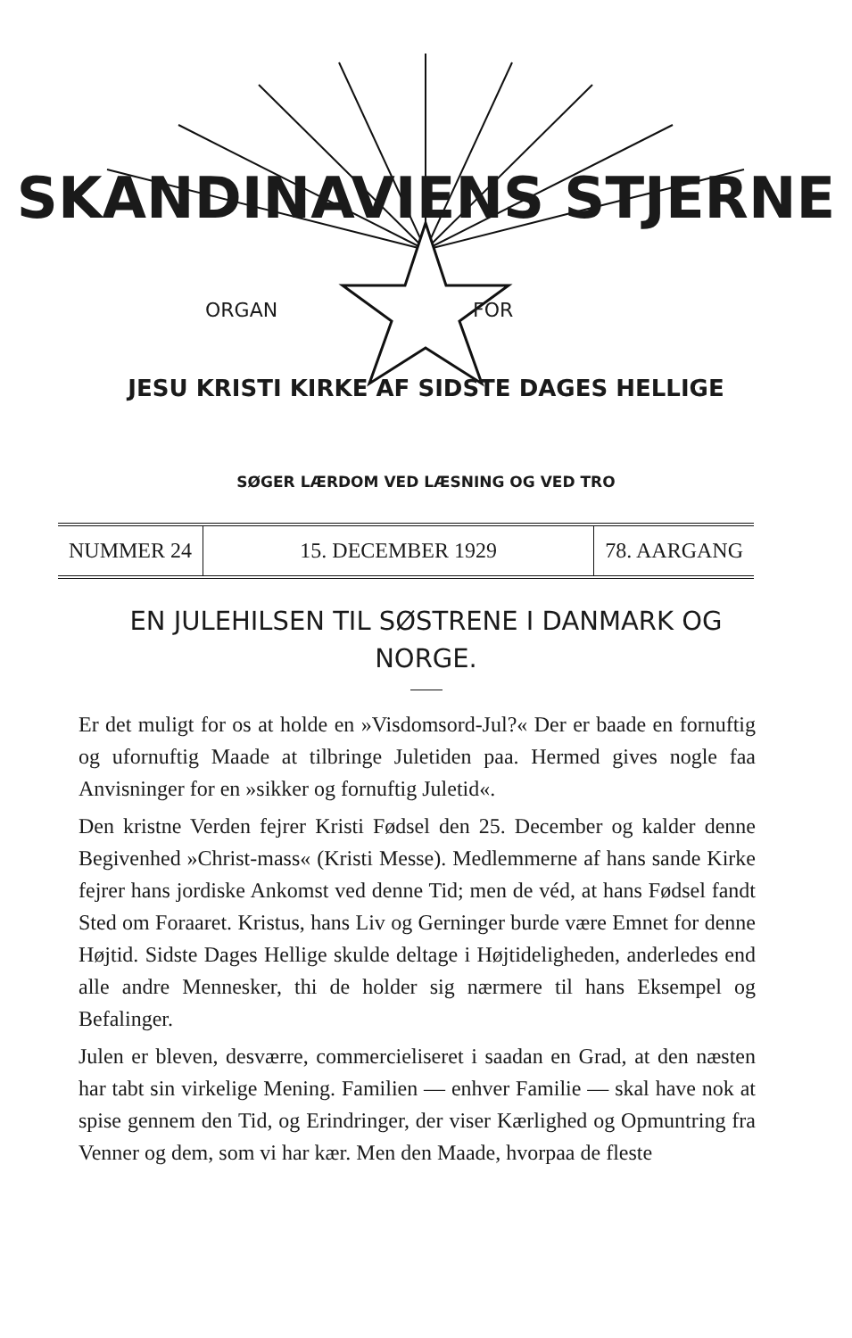SKANDINAVIENS STJERNE
ORGAN FOR
JESU KRISTI KIRKE AF SIDSTE DAGES HELLIGE
SØGER LÆRDOM VED LÆSNING OG VED TRO
NUMMER 24 15. DECEMBER 1929 78. AARGANG
EN JULEHILSEN TIL SØSTRENE I DANMARK OG NORGE.
Er det muligt for os at holde en »Visdomsord-Jul?« Der er baade en fornuftig og ufornuftig Maade at tilbringe Juletiden paa. Hermed gives nogle faa Anvisninger for en »sikker og fornuftig Juletid«.
Den kristne Verden fejrer Kristi Fødsel den 25. December og kalder denne Begivenhed »Christ-mass« (Kristi Messe). Medlemmerne af hans sande Kirke fejrer hans jordiske Ankomst ved denne Tid; men de véd, at hans Fødsel fandt Sted om Foraaret. Kristus, hans Liv og Gerninger burde være Emnet for denne Højtid. Sidste Dages Hellige skulde deltage i Højtideligheden, anderledes end alle andre Mennesker, thi de holder sig nærmere til hans Eksempel og Befalinger.
Julen er bleven, desværre, commercieliseret i saadan en Grad, at den næsten har tabt sin virkelige Mening. Familien — enhver Familie — skal have nok at spise gennem den Tid, og Erindringer, der viser Kærlighed og Opmuntring fra Venner og dem, som vi har kær. Men den Maade, hvorpaa de fleste